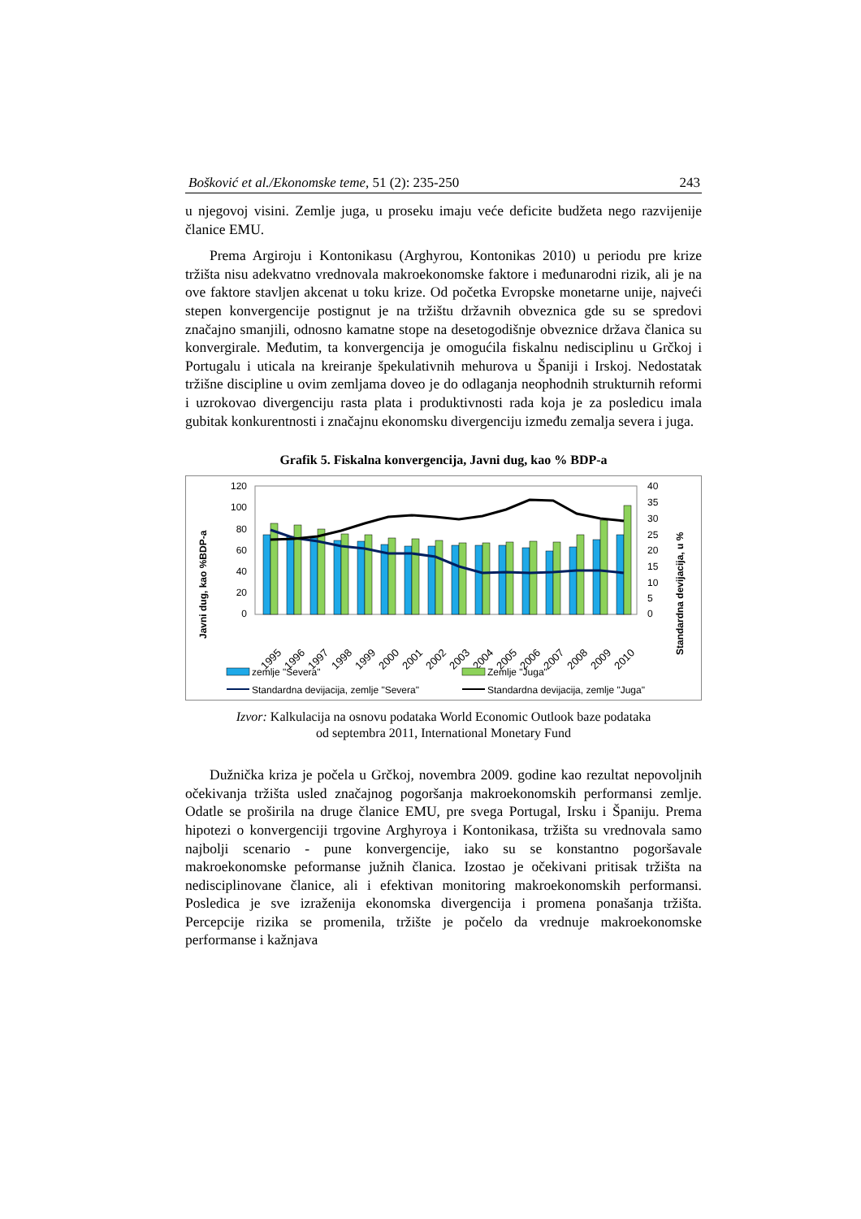Bošković et al./Ekonomske teme, 51 (2): 235-250 243
u njegovoj visini. Zemlje juga, u proseku imaju veće deficite budžeta nego razvijenije članice EMU.
Prema Argiroju i Kontonikasu (Arghyrou, Kontonikas 2010) u periodu pre krize tržišta nisu adekvatno vrednovala makroekonomske faktore i međunarodni rizik, ali je na ove faktore stavljen akcenat u toku krize. Od početka Evropske monetarne unije, najveći stepen konvergencije postignut je na tržištu državnih obveznica gde su se spredovi značajno smanjili, odnosno kamatne stope na desetogodišnje obveznice država članica su konvergirale. Međutim, ta konvergencija je omogućila fiskalnu nedisciplinu u Grčkoj i Portugalu i uticala na kreiranje špekulativnih mehurova u Španiji i Irskoj. Nedostatak tržišne discipline u ovim zemljama doveo je do odlaganja neophodnih strukturnih reformi i uzrokovao divergenciju rasta plata i produktivnosti rada koja je za posledicu imala gubitak konkurentnosti i značajnu ekonomsku divergenciju između zemalja severa i juga.
Grafik 5. Fiskalna konvergencija, Javni dug, kao % BDP-a
Javni dug, kao %BDP-a
Standardna devijacija, u %
120
100
80
60
40
20
0
40
35
30
25
20
15
10
5
0
1995
1996
1997
1998
1999
2000
2001
2002
2003
2004
2005
2006
2007
2008
2009
2010
zemlje "Severa"
Zemlje "Juga"
Standardna devijacija, zemlje "Severa"
Standardna devijacija, zemlje "Juga"
Izvor: Kalkulacija na osnovu podataka World Economic Outlook baze podataka
od septembra 2011, International Monetary Fund
Dužnička kriza je počela u Grčkoj, novembra 2009. godine kao rezultat nepovoljnih očekivanja tržišta usled značajnog pogoršanja makroekonomskih performansi zemlje. Odatle se proširila na druge članice EMU, pre svega Portugal, Irsku i Španiju. Prema hipotezi o konvergenciji trgovine Arghyroya i Kontonikasa, tržišta su vrednovala samo najbolji scenario - pune konvergencije, iako su se konstantno pogoršavale makroekonomske peformanse južnih članica. Izostao je očekivani pritisak tržišta na nedisciplinovane članice, ali i efektivan monitoring makroekonomskih performansi. Posledica je sve izraženija ekonomska divergencija i promena ponašanja tržišta. Percepcije rizika se promenila, tržište je počelo da vrednuje makroekonomske performanse i kažnjava